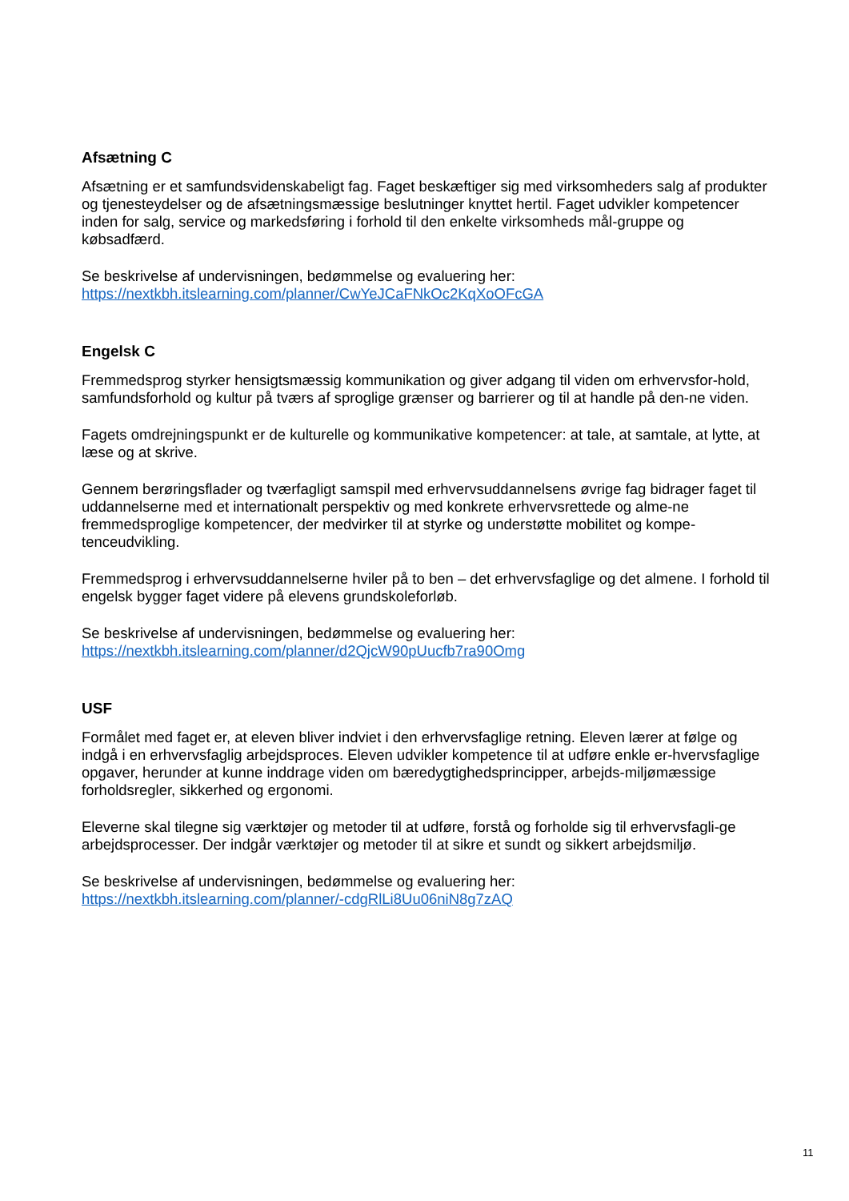Afsætning C
Afsætning er et samfundsvidenskabeligt fag. Faget beskæftiger sig med virksomheders salg af produkter og tjenesteydelser og de afsætningsmæssige beslutninger knyttet hertil. Faget udvikler kompetencer inden for salg, service og markedsføring i forhold til den enkelte virksomheds mål-gruppe og købsadfærd.
Se beskrivelse af undervisningen, bedømmelse og evaluering her:
https://nextkbh.itslearning.com/planner/CwYeJCaFNkOc2KqXoOFcGA
Engelsk C
Fremmedsprog styrker hensigtsmæssig kommunikation og giver adgang til viden om erhvervsfor-hold, samfundsforhold og kultur på tværs af sproglige grænser og barrierer og til at handle på den-ne viden.
Fagets omdrejningspunkt er de kulturelle og kommunikative kompetencer: at tale, at samtale, at lytte, at læse og at skrive.
Gennem berøringsflader og tværfagligt samspil med erhvervsuddannelsens øvrige fag bidrager faget til uddannelserne med et internationalt perspektiv og med konkrete erhvervsrettede og alme-ne fremmedsproglige kompetencer, der medvirker til at styrke og understøtte mobilitet og kompe-tenceudvikling.
Fremmedsprog i erhvervsuddannelserne hviler på to ben – det erhvervsfaglige og det almene. I forhold til engelsk bygger faget videre på elevens grundskoleforløb.
Se beskrivelse af undervisningen, bedømmelse og evaluering her:
https://nextkbh.itslearning.com/planner/d2QjcW90pUucfb7ra90Omg
USF
Formålet med faget er, at eleven bliver indviet i den erhvervsfaglige retning. Eleven lærer at følge og indgå i en erhvervsfaglig arbejdsproces. Eleven udvikler kompetence til at udføre enkle er-hvervsfaglige opgaver, herunder at kunne inddrage viden om bæredygtighedsprincipper, arbejds-miljømæssige forholdsregler, sikkerhed og ergonomi.
Eleverne skal tilegne sig værktøjer og metoder til at udføre, forstå og forholde sig til erhvervsfagli-ge arbejdsprocesser. Der indgår værktøjer og metoder til at sikre et sundt og sikkert arbejdsmiljø.
Se beskrivelse af undervisningen, bedømmelse og evaluering her:
https://nextkbh.itslearning.com/planner/-cdgRlLi8Uu06niN8g7zAQ
11